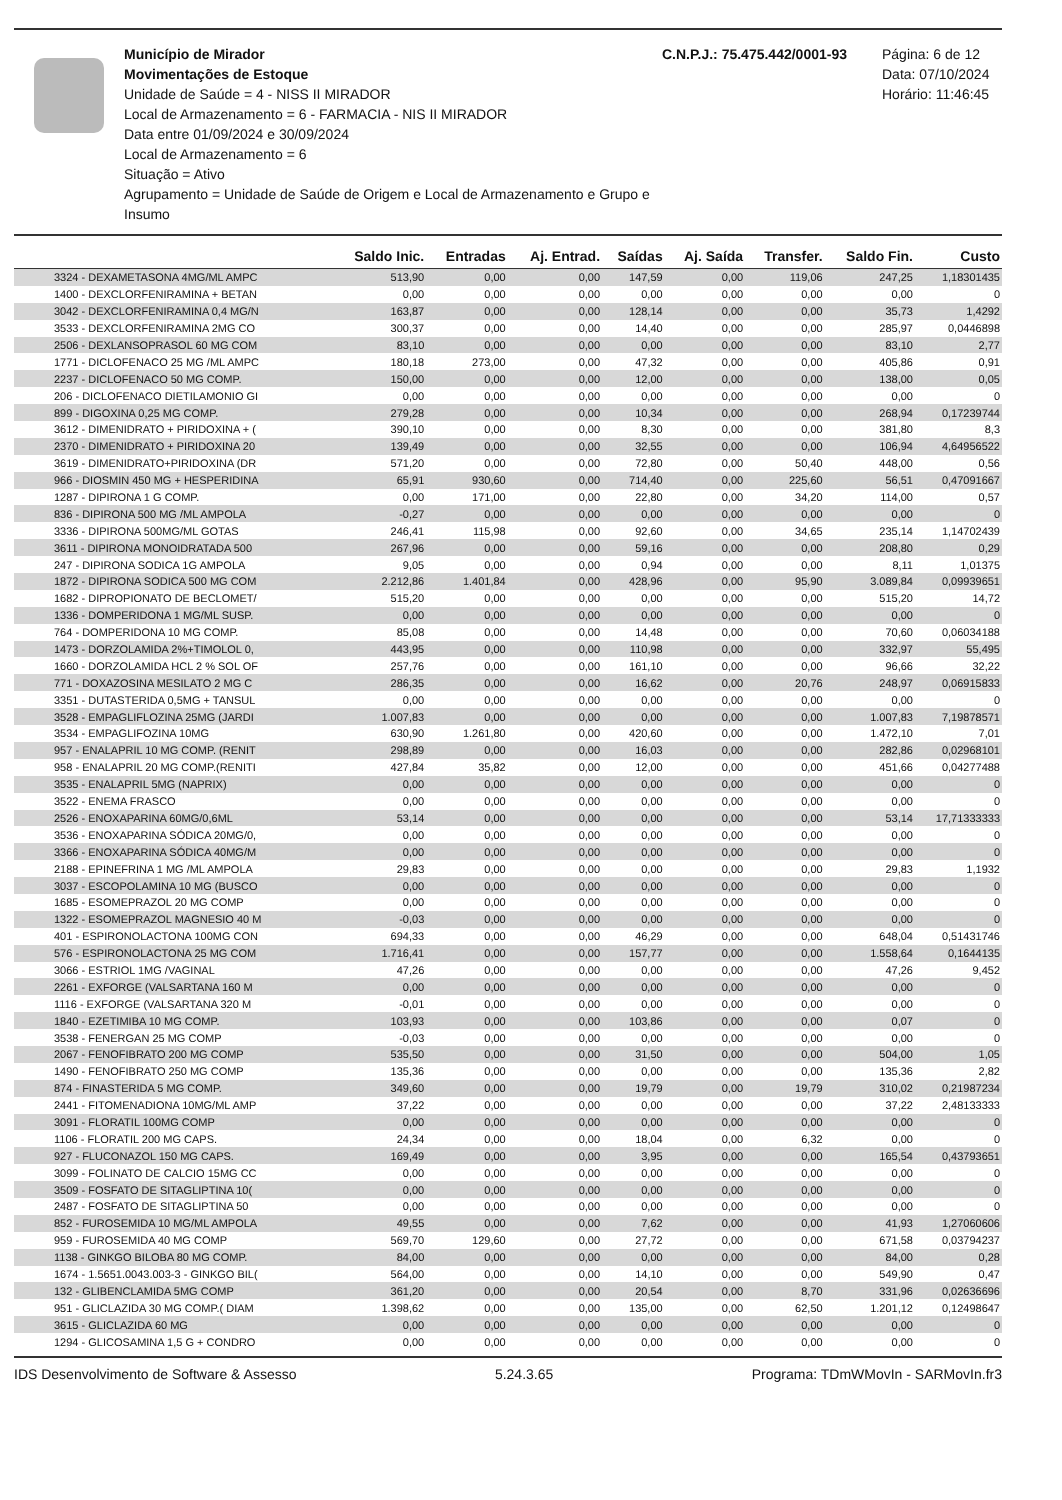Município de Mirador
Movimentações de Estoque
Unidade de Saúde = 4 - NISS II MIRADOR
Local de Armazenamento = 6 - FARMACIA - NIS II MIRADOR
Data entre 01/09/2024 e 30/09/2024
Local de Armazenamento = 6
Situação = Ativo
Agrupamento = Unidade de Saúde de Origem e Local de Armazenamento e Grupo e Insumo
C.N.P.J.: 75.475.442/0001-93
Página: 6 de 12
Data: 07/10/2024
Horário: 11:46:45
| | Saldo Inic. | Entradas | Aj. Entrad. | Saídas | Aj. Saída | Transfer. | Saldo Fin. | Custo |
| --- | --- | --- | --- | --- | --- | --- | --- | --- |
| 3324 - DEXAMETASONA 4MG/ML AMPC | 513,90 | 0,00 | 0,00 | 147,59 | 0,00 | 119,06 | 247,25 | 1,18301435 |
| 1400 - DEXCLORFENIRAMINA + BETAN | 0,00 | 0,00 | 0,00 | 0,00 | 0,00 | 0,00 | 0,00 | 0 |
| 3042 - DEXCLORFENIRAMINA 0,4 MG/N | 163,87 | 0,00 | 0,00 | 128,14 | 0,00 | 0,00 | 35,73 | 1,4292 |
| 3533 - DEXCLORFENIRAMINA 2MG CO | 300,37 | 0,00 | 0,00 | 14,40 | 0,00 | 0,00 | 285,97 | 0,0446898 |
| 2506 - DEXLANSOPRASOL 60 MG COM | 83,10 | 0,00 | 0,00 | 0,00 | 0,00 | 0,00 | 83,10 | 2,77 |
| 1771 - DICLOFENACO 25 MG /ML AMPC | 180,18 | 273,00 | 0,00 | 47,32 | 0,00 | 0,00 | 405,86 | 0,91 |
| 2237 - DICLOFENACO 50 MG COMP. | 150,00 | 0,00 | 0,00 | 12,00 | 0,00 | 0,00 | 138,00 | 0,05 |
| 206 - DICLOFENACO DIETILAMONIO GI | 0,00 | 0,00 | 0,00 | 0,00 | 0,00 | 0,00 | 0,00 | 0 |
| 899 - DIGOXINA 0,25 MG COMP. | 279,28 | 0,00 | 0,00 | 10,34 | 0,00 | 0,00 | 268,94 | 0,17239744 |
| 3612 - DIMENIDRATO + PIRIDOXINA + ( | 390,10 | 0,00 | 0,00 | 8,30 | 0,00 | 0,00 | 381,80 | 8,3 |
| 2370 - DIMENIDRATO + PIRIDOXINA 20 | 139,49 | 0,00 | 0,00 | 32,55 | 0,00 | 0,00 | 106,94 | 4,64956522 |
| 3619 - DIMENIDRATO+PIRIDOXINA (DR | 571,20 | 0,00 | 0,00 | 72,80 | 0,00 | 50,40 | 448,00 | 0,56 |
| 966 - DIOSMIN 450 MG + HESPERIDINA | 65,91 | 930,60 | 0,00 | 714,40 | 0,00 | 225,60 | 56,51 | 0,47091667 |
| 1287 - DIPIRONA 1 G COMP. | 0,00 | 171,00 | 0,00 | 22,80 | 0,00 | 34,20 | 114,00 | 0,57 |
| 836 - DIPIRONA 500 MG /ML AMPOLA | -0,27 | 0,00 | 0,00 | 0,00 | 0,00 | 0,00 | 0,00 | 0 |
| 3336 - DIPIRONA 500MG/ML GOTAS | 246,41 | 115,98 | 0,00 | 92,60 | 0,00 | 34,65 | 235,14 | 1,14702439 |
| 3611 - DIPIRONA MONOIDRATADA 500 | 267,96 | 0,00 | 0,00 | 59,16 | 0,00 | 0,00 | 208,80 | 0,29 |
| 247 - DIPIRONA SODICA 1G AMPOLA | 9,05 | 0,00 | 0,00 | 0,94 | 0,00 | 0,00 | 8,11 | 1,01375 |
| 1872 - DIPIRONA SODICA 500 MG COM | 2.212,86 | 1.401,84 | 0,00 | 428,96 | 0,00 | 95,90 | 3.089,84 | 0,09939651 |
| 1682 - DIPROPIONATO DE BECLOMET/ | 515,20 | 0,00 | 0,00 | 0,00 | 0,00 | 0,00 | 515,20 | 14,72 |
| 1336 - DOMPERIDONA 1 MG/ML SUSP. | 0,00 | 0,00 | 0,00 | 0,00 | 0,00 | 0,00 | 0,00 | 0 |
| 764 - DOMPERIDONA 10 MG COMP. | 85,08 | 0,00 | 0,00 | 14,48 | 0,00 | 0,00 | 70,60 | 0,06034188 |
| 1473 - DORZOLAMIDA 2%+TIMOLOL 0, | 443,95 | 0,00 | 0,00 | 110,98 | 0,00 | 0,00 | 332,97 | 55,495 |
| 1660 - DORZOLAMIDA HCL 2 % SOL OF | 257,76 | 0,00 | 0,00 | 161,10 | 0,00 | 0,00 | 96,66 | 32,22 |
| 771 - DOXAZOSINA MESILATO 2 MG C | 286,35 | 0,00 | 0,00 | 16,62 | 0,00 | 20,76 | 248,97 | 0,06915833 |
| 3351 - DUTASTERIDA 0,5MG + TANSUL | 0,00 | 0,00 | 0,00 | 0,00 | 0,00 | 0,00 | 0,00 | 0 |
| 3528 - EMPAGLIFLOZINA 25MG (JARDI | 1.007,83 | 0,00 | 0,00 | 0,00 | 0,00 | 0,00 | 1.007,83 | 7,19878571 |
| 3534 - EMPAGLIFOZINA 10MG | 630,90 | 1.261,80 | 0,00 | 420,60 | 0,00 | 0,00 | 1.472,10 | 7,01 |
| 957 - ENALAPRIL 10 MG COMP. (RENIT | 298,89 | 0,00 | 0,00 | 16,03 | 0,00 | 0,00 | 282,86 | 0,02968101 |
| 958 - ENALAPRIL 20 MG COMP.(RENITI | 427,84 | 35,82 | 0,00 | 12,00 | 0,00 | 0,00 | 451,66 | 0,04277488 |
| 3535 - ENALAPRIL 5MG (NAPRIX) | 0,00 | 0,00 | 0,00 | 0,00 | 0,00 | 0,00 | 0,00 | 0 |
| 3522 - ENEMA FRASCO | 0,00 | 0,00 | 0,00 | 0,00 | 0,00 | 0,00 | 0,00 | 0 |
| 2526 - ENOXAPARINA 60MG/0,6ML | 53,14 | 0,00 | 0,00 | 0,00 | 0,00 | 0,00 | 53,14 | 17,71333333 |
| 3536 - ENOXAPARINA SÓDICA 20MG/0, | 0,00 | 0,00 | 0,00 | 0,00 | 0,00 | 0,00 | 0,00 | 0 |
| 3366 - ENOXAPARINA SÓDICA 40MG/M | 0,00 | 0,00 | 0,00 | 0,00 | 0,00 | 0,00 | 0,00 | 0 |
| 2188 - EPINEFRINA 1 MG /ML AMPOLA | 29,83 | 0,00 | 0,00 | 0,00 | 0,00 | 0,00 | 29,83 | 1,1932 |
| 3037 - ESCOPOLAMINA 10 MG (BUSCO | 0,00 | 0,00 | 0,00 | 0,00 | 0,00 | 0,00 | 0,00 | 0 |
| 1685 - ESOMEPRAZOL 20 MG COMP | 0,00 | 0,00 | 0,00 | 0,00 | 0,00 | 0,00 | 0,00 | 0 |
| 1322 - ESOMEPRAZOL MAGNESIO 40 M | -0,03 | 0,00 | 0,00 | 0,00 | 0,00 | 0,00 | 0,00 | 0 |
| 401 - ESPIRONOLACTONA 100MG CON | 694,33 | 0,00 | 0,00 | 46,29 | 0,00 | 0,00 | 648,04 | 0,51431746 |
| 576 - ESPIRONOLACTONA 25 MG COM | 1.716,41 | 0,00 | 0,00 | 157,77 | 0,00 | 0,00 | 1.558,64 | 0,1644135 |
| 3066 - ESTRIOL 1MG /VAGINAL | 47,26 | 0,00 | 0,00 | 0,00 | 0,00 | 0,00 | 47,26 | 9,452 |
| 2261 - EXFORGE (VALSARTANA 160 M | 0,00 | 0,00 | 0,00 | 0,00 | 0,00 | 0,00 | 0,00 | 0 |
| 1116 - EXFORGE (VALSARTANA 320 M | -0,01 | 0,00 | 0,00 | 0,00 | 0,00 | 0,00 | 0,00 | 0 |
| 1840 - EZETIMIBA 10 MG COMP. | 103,93 | 0,00 | 0,00 | 103,86 | 0,00 | 0,00 | 0,07 | 0 |
| 3538 - FENERGAN 25 MG COMP | -0,03 | 0,00 | 0,00 | 0,00 | 0,00 | 0,00 | 0,00 | 0 |
| 2067 - FENOFIBRATO 200 MG COMP | 535,50 | 0,00 | 0,00 | 31,50 | 0,00 | 0,00 | 504,00 | 1,05 |
| 1490 - FENOFIBRATO 250 MG COMP | 135,36 | 0,00 | 0,00 | 0,00 | 0,00 | 0,00 | 135,36 | 2,82 |
| 874 - FINASTERIDA 5 MG COMP. | 349,60 | 0,00 | 0,00 | 19,79 | 0,00 | 19,79 | 310,02 | 0,21987234 |
| 2441 - FITOMENADIONA 10MG/ML AMP | 37,22 | 0,00 | 0,00 | 0,00 | 0,00 | 0,00 | 37,22 | 2,48133333 |
| 3091 - FLORATIL 100MG COMP | 0,00 | 0,00 | 0,00 | 0,00 | 0,00 | 0,00 | 0,00 | 0 |
| 1106 - FLORATIL 200 MG CAPS. | 24,34 | 0,00 | 0,00 | 18,04 | 0,00 | 6,32 | 0,00 | 0 |
| 927 - FLUCONAZOL 150 MG CAPS. | 169,49 | 0,00 | 0,00 | 3,95 | 0,00 | 0,00 | 165,54 | 0,43793651 |
| 3099 - FOLINATO DE CALCIO 15MG CC | 0,00 | 0,00 | 0,00 | 0,00 | 0,00 | 0,00 | 0,00 | 0 |
| 3509 - FOSFATO DE SITAGLIPTINA 10( | 0,00 | 0,00 | 0,00 | 0,00 | 0,00 | 0,00 | 0,00 | 0 |
| 2487 - FOSFATO DE SITAGLIPTINA 50 | 0,00 | 0,00 | 0,00 | 0,00 | 0,00 | 0,00 | 0,00 | 0 |
| 852 - FUROSEMIDA 10 MG/ML AMPOLA | 49,55 | 0,00 | 0,00 | 7,62 | 0,00 | 0,00 | 41,93 | 1,27060606 |
| 959 - FUROSEMIDA 40 MG COMP | 569,70 | 129,60 | 0,00 | 27,72 | 0,00 | 0,00 | 671,58 | 0,03794237 |
| 1138 - GINKGO BILOBA 80 MG COMP. | 84,00 | 0,00 | 0,00 | 0,00 | 0,00 | 0,00 | 84,00 | 0,28 |
| 1674 - 1.5651.0043.003-3 - GINKGO BIL( | 564,00 | 0,00 | 0,00 | 14,10 | 0,00 | 0,00 | 549,90 | 0,47 |
| 132 - GLIBENCLAMIDA 5MG COMP | 361,20 | 0,00 | 0,00 | 20,54 | 0,00 | 8,70 | 331,96 | 0,02636696 |
| 951 - GLICLAZIDA 30 MG COMP.( DIAM | 1.398,62 | 0,00 | 0,00 | 135,00 | 0,00 | 62,50 | 1.201,12 | 0,12498647 |
| 3615 - GLICLAZIDA 60 MG | 0,00 | 0,00 | 0,00 | 0,00 | 0,00 | 0,00 | 0,00 | 0 |
| 1294 - GLICOSAMINA 1,5 G + CONDRO | 0,00 | 0,00 | 0,00 | 0,00 | 0,00 | 0,00 | 0,00 | 0 |
IDS Desenvolvimento de Software & Assesso 5.24.3.65 Programa: TDmWMovIn - SARMovIn.fr3